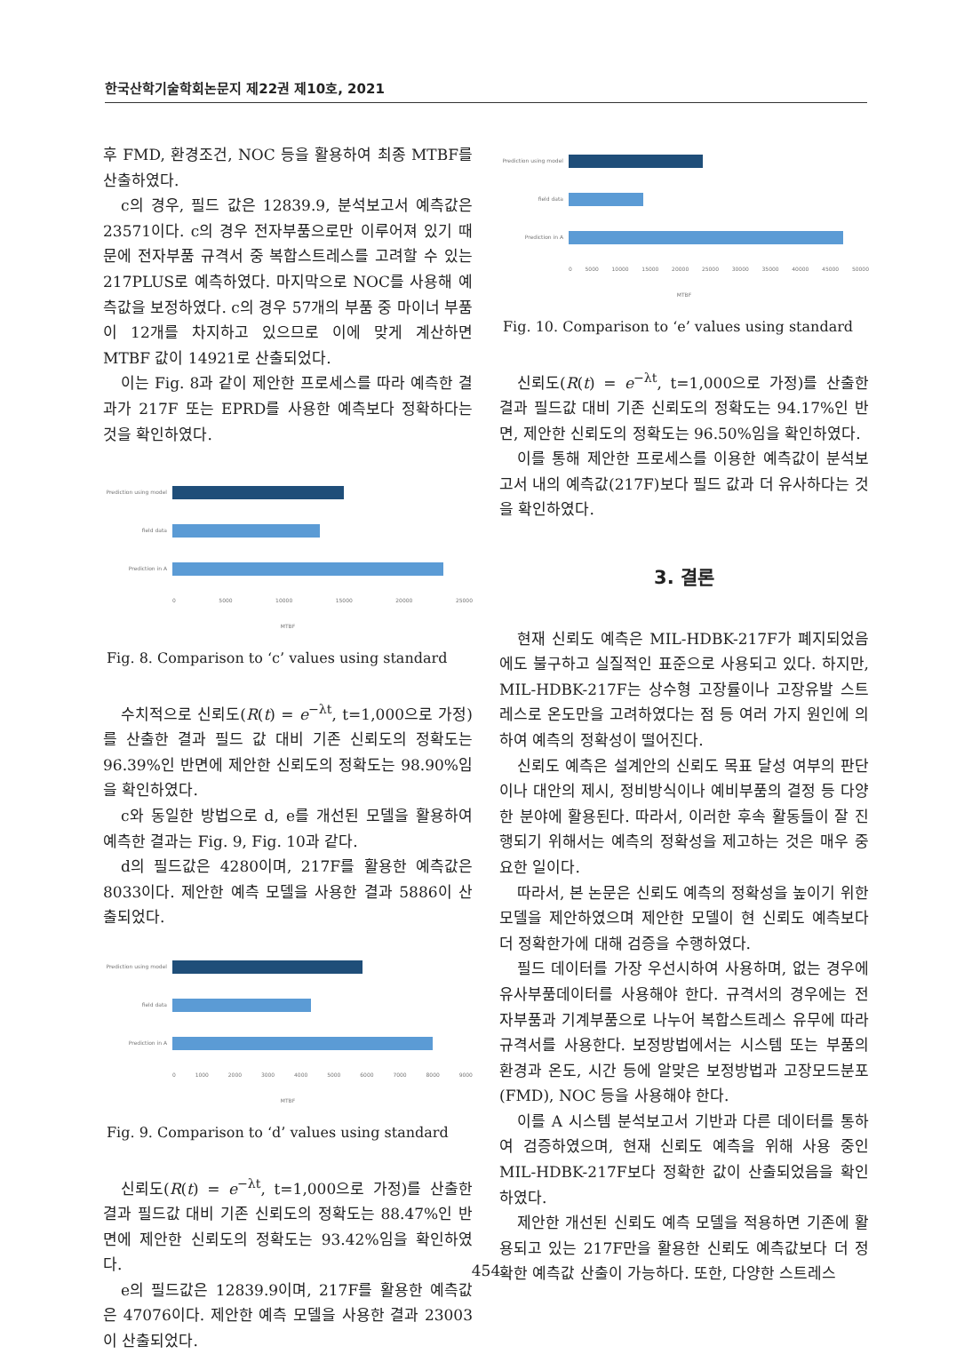한국산학기술학회논문지 제22권 제10호, 2021
후 FMD, 환경조건, NOC 등을 활용하여 최종 MTBF를 산출하였다.
c의 경우, 필드 값은 12839.9, 분석보고서 예측값은 23571이다. c의 경우 전자부품으로만 이루어져 있기 때문에 전자부품 규격서 중 복합스트레스를 고려할 수 있는 217PLUS로 예측하였다. 마지막으로 NOC를 사용해 예측값을 보정하였다. c의 경우 57개의 부품 중 마이너 부품이 12개를 차지하고 있으므로 이에 맞게 계산하면 MTBF 값이 14921로 산출되었다.
이는 Fig. 8과 같이 제안한 프로세스를 따라 예측한 결과가 217F 또는 EPRD를 사용한 예측보다 정확하다는 것을 확인하였다.
Prediction using model
field data
Prediction in A
0 5000 10000 15000 20000 25000
MTBF
Fig. 8. Comparison to ‘c’ values using standard
수치적으로 신뢰도(R(t) = e<sup>−λt</sup>, t=1,000으로 가정)를 산출한 결과 필드 값 대비 기존 신뢰도의 정확도는 96.39%인 반면에 제안한 신뢰도의 정확도는 98.90%임을 확인하였다.
c와 동일한 방법으로 d, e를 개선된 모델을 활용하여 예측한 결과는 Fig. 9, Fig. 10과 같다.
d의 필드값은 4280이며, 217F를 활용한 예측값은 8033이다. 제안한 예측 모델을 사용한 결과 5886이 산출되었다.
Prediction using model
field data
Prediction in A
0 1000 2000 3000 4000 5000 6000 7000 8000 9000
MTBF
Fig. 9. Comparison to ‘d’ values using standard
신뢰도(R(t) = e<sup>−λt</sup>, t=1,000으로 가정)를 산출한 결과 필드값 대비 기존 신뢰도의 정확도는 88.47%인 반면에 제안한 신뢰도의 정확도는 93.42%임을 확인하였다.
e의 필드값은 12839.9이며, 217F를 활용한 예측값은 47076이다. 제안한 예측 모델을 사용한 결과 23003이 산출되었다.
Prediction using model
field data
Prediction in A
0 5000 10000 15000 20000 25000 30000 35000 40000 45000 50000
MTBF
Fig. 10. Comparison to ‘e’ values using standard
신뢰도(R(t) = e<sup>−λt</sup>, t=1,000으로 가정)를 산출한 결과 필드값 대비 기존 신뢰도의 정확도는 94.17%인 반면, 제안한 신뢰도의 정확도는 96.50%임을 확인하였다.
이를 통해 제안한 프로세스를 이용한 예측값이 분석보고서 내의 예측값(217F)보다 필드 값과 더 유사하다는 것을 확인하였다.
3. 결론
현재 신뢰도 예측은 MIL-HDBK-217F가 폐지되었음에도 불구하고 실질적인 표준으로 사용되고 있다. 하지만, MIL-HDBK-217F는 상수형 고장률이나 고장유발 스트레스로 온도만을 고려하였다는 점 등 여러 가지 원인에 의하여 예측의 정확성이 떨어진다.
신뢰도 예측은 설계안의 신뢰도 목표 달성 여부의 판단이나 대안의 제시, 정비방식이나 예비부품의 결정 등 다양한 분야에 활용된다. 따라서, 이러한 후속 활동들이 잘 진행되기 위해서는 예측의 정확성을 제고하는 것은 매우 중요한 일이다.
따라서, 본 논문은 신뢰도 예측의 정확성을 높이기 위한 모델을 제안하였으며 제안한 모델이 현 신뢰도 예측보다 더 정확한가에 대해 검증을 수행하였다.
필드 데이터를 가장 우선시하여 사용하며, 없는 경우에 유사부품데이터를 사용해야 한다. 규격서의 경우에는 전자부품과 기계부품으로 나누어 복합스트레스 유무에 따라 규격서를 사용한다. 보정방법에서는 시스템 또는 부품의 환경과 온도, 시간 등에 알맞은 보정방법과 고장모드분포(FMD), NOC 등을 사용해야 한다.
이를 A 시스템 분석보고서 기반과 다른 데이터를 통하여 검증하였으며, 현재 신뢰도 예측을 위해 사용 중인 MIL-HDBK-217F보다 정확한 값이 산출되었음을 확인하였다.
제안한 개선된 신뢰도 예측 모델을 적용하면 기존에 활용되고 있는 217F만을 활용한 신뢰도 예측값보다 더 정확한 예측값 산출이 가능하다. 또한, 다양한 스트레스
454